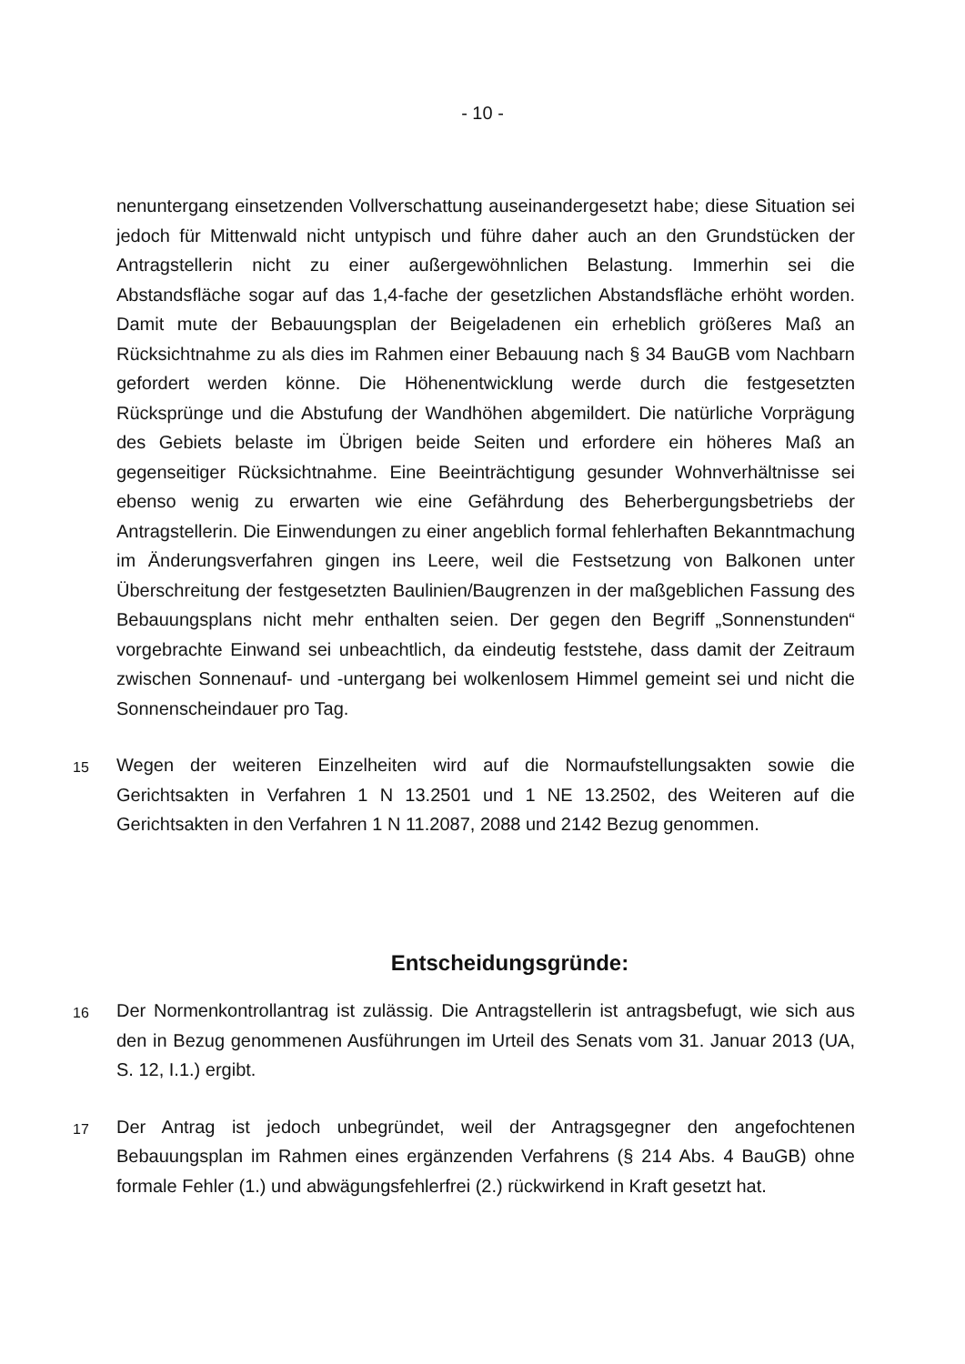- 10 -
nenuntergang einsetzenden Vollverschattung auseinandergesetzt habe; diese Situation sei jedoch für Mittenwald nicht untypisch und führe daher auch an den Grundstücken der Antragstellerin nicht zu einer außergewöhnlichen Belastung. Immerhin sei die Abstandsfläche sogar auf das 1,4-fache der gesetzlichen Abstandsfläche erhöht worden. Damit mute der Bebauungsplan der Beigeladenen ein erheblich größeres Maß an Rücksichtnahme zu als dies im Rahmen einer Bebauung nach § 34 BauGB vom Nachbarn gefordert werden könne. Die Höhenentwicklung werde durch die festgesetzten Rücksprünge und die Abstufung der Wandhöhen abgemildert. Die natürliche Vorprägung des Gebiets belaste im Übrigen beide Seiten und erfordere ein höheres Maß an gegenseitiger Rücksichtnahme. Eine Beeinträchtigung gesunder Wohnverhältnisse sei ebenso wenig zu erwarten wie eine Gefährdung des Beherbergungsbetriebs der Antragstellerin. Die Einwendungen zu einer angeblich formal fehlerhaften Bekanntmachung im Änderungsverfahren gingen ins Leere, weil die Festsetzung von Balkonen unter Überschreitung der festgesetzten Baulinien/Baugrenzen in der maßgeblichen Fassung des Bebauungsplans nicht mehr enthalten seien. Der gegen den Begriff „Sonnenstunden“ vorgebrachte Einwand sei unbeachtlich, da eindeutig feststehe, dass damit der Zeitraum zwischen Sonnenauf- und -untergang bei wolkenlosem Himmel gemeint sei und nicht die Sonnenscheindauer pro Tag.
15
Wegen der weiteren Einzelheiten wird auf die Normaufstellungsakten sowie die Gerichtsakten in Verfahren 1 N 13.2501 und 1 NE 13.2502, des Weiteren auf die Gerichtsakten in den Verfahren 1 N 11.2087, 2088 und 2142 Bezug genommen.
Entscheidungsgründe:
16
Der Normenkontrollantrag ist zulässig. Die Antragstellerin ist antragsbefugt, wie sich aus den in Bezug genommenen Ausführungen im Urteil des Senats vom 31. Januar 2013 (UA, S. 12, I.1.) ergibt.
17
Der Antrag ist jedoch unbegründet, weil der Antragsgegner den angefochtenen Bebauungsplan im Rahmen eines ergänzenden Verfahrens (§ 214 Abs. 4 BauGB) ohne formale Fehler (1.) und abwägungsfehlerfrei (2.) rückwirkend in Kraft gesetzt hat.